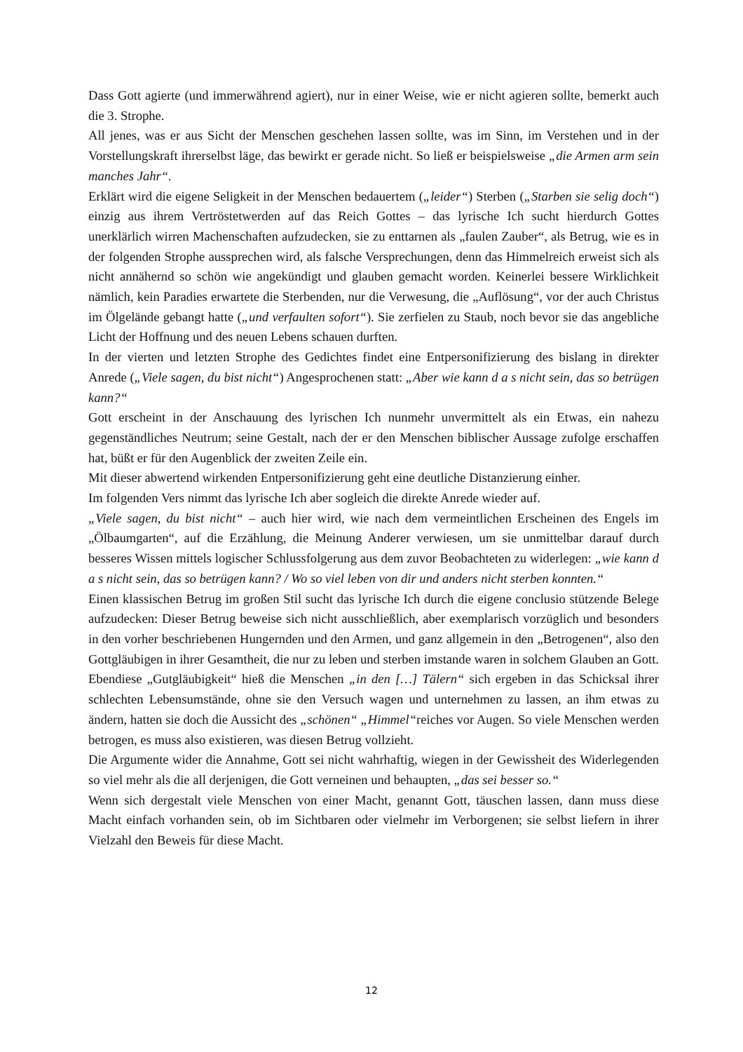Dass Gott agierte (und immerwährend agiert), nur in einer Weise, wie er nicht agieren sollte, bemerkt auch die 3. Strophe.
All jenes, was er aus Sicht der Menschen geschehen lassen sollte, was im Sinn, im Verstehen und in der Vorstellungskraft ihrerselbst läge, das bewirkt er gerade nicht. So ließ er beispielsweise „die Armen arm sein manches Jahr“.
Erklärt wird die eigene Seligkeit in der Menschen bedauertem („leider“) Sterben („Starben sie selig doch“) einzig aus ihrem Vertröstetwerden auf das Reich Gottes – das lyrische Ich sucht hierdurch Gottes unerklärlich wirren Machenschaften aufzudecken, sie zu enttarnen als „faulen Zauber“, als Betrug, wie es in der folgenden Strophe aussprechen wird, als falsche Versprechungen, denn das Himmelreich erweist sich als nicht annähernd so schön wie angekündigt und glauben gemacht worden. Keinerlei bessere Wirklichkeit nämlich, kein Paradies erwartete die Sterbenden, nur die Verwesung, die „Auflösung“, vor der auch Christus im Ölgelände gebangt hatte („und verfaulten sofort“). Sie zerfielen zu Staub, noch bevor sie das angebliche Licht der Hoffnung und des neuen Lebens schauen durften.
In der vierten und letzten Strophe des Gedichtes findet eine Entpersonifizierung des bislang in direkter Anrede („Viele sagen, du bist nicht“) Angesprochenen statt: „Aber wie kann d a s nicht sein, das so betrügen kann?“
Gott erscheint in der Anschauung des lyrischen Ich nunmehr unvermittelt als ein Etwas, ein nahezu gegenständliches Neutrum; seine Gestalt, nach der er den Menschen biblischer Aussage zufolge erschaffen hat, büßt er für den Augenblick der zweiten Zeile ein.
Mit dieser abwertend wirkenden Entpersonifizierung geht eine deutliche Distanzierung einher.
Im folgenden Vers nimmt das lyrische Ich aber sogleich die direkte Anrede wieder auf.
„Viele sagen, du bist nicht“ – auch hier wird, wie nach dem vermeintlichen Erscheinen des Engels im „Ölbaumgarten“, auf die Erzählung, die Meinung Anderer verwiesen, um sie unmittelbar darauf durch besseres Wissen mittels logischer Schlussfolgerung aus dem zuvor Beobachteten zu widerlegen: „wie kann d a s nicht sein, das so betrügen kann? / Wo so viel leben von dir und anders nicht sterben konnten.“
Einen klassischen Betrug im großen Stil sucht das lyrische Ich durch die eigene conclusio stützende Belege aufzudecken: Dieser Betrug beweise sich nicht ausschließlich, aber exemplarisch vorzüglich und besonders in den vorher beschriebenen Hungernden und den Armen, und ganz allgemein in den „Betrogenen“, also den Gottgläubigen in ihrer Gesamtheit, die nur zu leben und sterben imstande waren in solchem Glauben an Gott. Ebendiese „Gutgläubigkeit“ hieß die Menschen „in den […] Tälern“ sich ergeben in das Schicksal ihrer schlechten Lebensumstände, ohne sie den Versuch wagen und unternehmen zu lassen, an ihm etwas zu ändern, hatten sie doch die Aussicht des „schönen“ „Himmel“reiches vor Augen. So viele Menschen werden betrogen, es muss also existieren, was diesen Betrug vollzieht.
Die Argumente wider die Annahme, Gott sei nicht wahrhaftig, wiegen in der Gewissheit des Widerlegenden so viel mehr als die all derjenigen, die Gott verneinen und behaupten, „das sei besser so.“
Wenn sich dergestalt viele Menschen von einer Macht, genannt Gott, täuschen lassen, dann muss diese Macht einfach vorhanden sein, ob im Sichtbaren oder vielmehr im Verborgenen; sie selbst liefern in ihrer Vielzahl den Beweis für diese Macht.
12